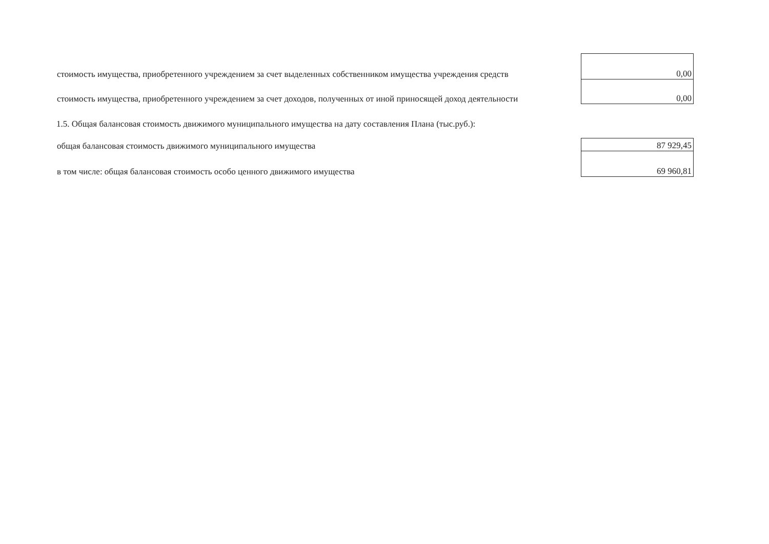| стоимость имущества, приобретенного учреждением за счет выделенных собственником имущества учреждения средств | 0,00 |
| стоимость имущества, приобретенного учреждением за счет доходов, полученных от иной приносящей доход деятельности | 0,00 |
1.5. Общая балансовая стоимость движимого муниципального имущества на дату составления Плана (тыс.руб.):
| общая балансовая стоимость движимого муниципального имущества | 87 929,45 |
| в том числе: общая балансовая стоимость особо ценного движимого имущества | 69 960,81 |